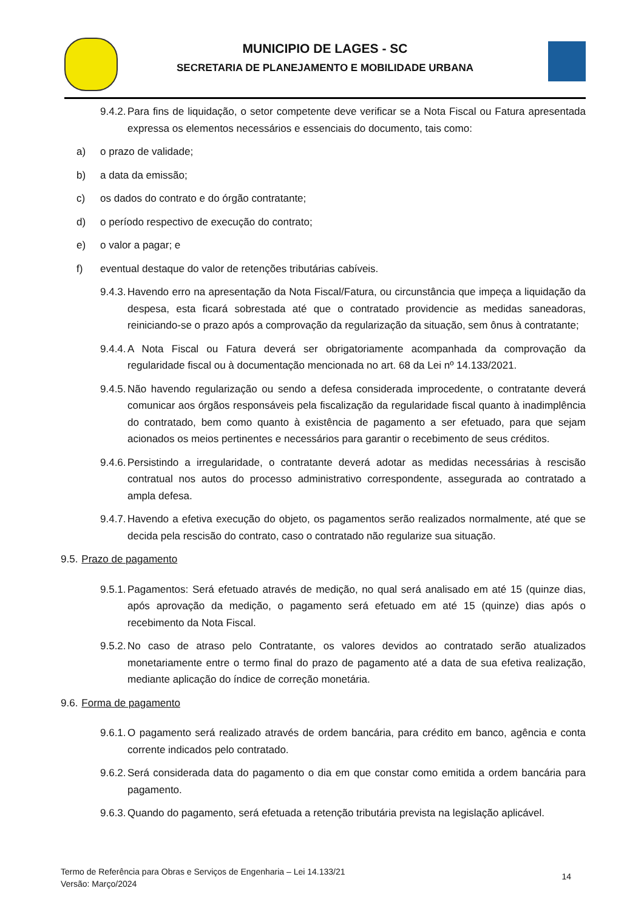MUNICIPIO DE LAGES - SC
SECRETARIA DE PLANEJAMENTO E MOBILIDADE URBANA
9.4.2.
Para fins de liquidação, o setor competente deve verificar se a Nota Fiscal ou Fatura apresentada expressa os elementos necessários e essenciais do documento, tais como:
a) o prazo de validade;
b) a data da emissão;
c) os dados do contrato e do órgão contratante;
d) o período respectivo de execução do contrato;
e) o valor a pagar; e
f) eventual destaque do valor de retenções tributárias cabíveis.
9.4.3.
Havendo erro na apresentação da Nota Fiscal/Fatura, ou circunstância que impeça a liquidação da despesa, esta ficará sobrestada até que o contratado providencie as medidas saneadoras, reiniciando-se o prazo após a comprovação da regularização da situação, sem ônus à contratante;
9.4.4.
A Nota Fiscal ou Fatura deverá ser obrigatoriamente acompanhada da comprovação da regularidade fiscal ou à documentação mencionada no art. 68 da Lei nº 14.133/2021.
9.4.5.
Não havendo regularização ou sendo a defesa considerada improcedente, o contratante deverá comunicar aos órgãos responsáveis pela fiscalização da regularidade fiscal quanto à inadimplência do contratado, bem como quanto à existência de pagamento a ser efetuado, para que sejam acionados os meios pertinentes e necessários para garantir o recebimento de seus créditos.
9.4.6.
Persistindo a irregularidade, o contratante deverá adotar as medidas necessárias à rescisão contratual nos autos do processo administrativo correspondente, assegurada ao contratado a ampla defesa.
9.4.7.
Havendo a efetiva execução do objeto, os pagamentos serão realizados normalmente, até que se decida pela rescisão do contrato, caso o contratado não regularize sua situação.
9.5. Prazo de pagamento
9.5.1.
Pagamentos: Será efetuado através de medição, no qual será analisado em até 15 (quinze dias, após aprovação da medição, o pagamento será efetuado em até 15 (quinze) dias após o recebimento da Nota Fiscal.
9.5.2.
No caso de atraso pelo Contratante, os valores devidos ao contratado serão atualizados monetariamente entre o termo final do prazo de pagamento até a data de sua efetiva realização, mediante aplicação do índice de correção monetária.
9.6. Forma de pagamento
9.6.1.
O pagamento será realizado através de ordem bancária, para crédito em banco, agência e conta corrente indicados pelo contratado.
9.6.2.
Será considerada data do pagamento o dia em que constar como emitida a ordem bancária para pagamento.
9.6.3.
Quando do pagamento, será efetuada a retenção tributária prevista na legislação aplicável.
Termo de Referência para Obras e Serviços de Engenharia – Lei 14.133/21
Versão: Março/2024
14